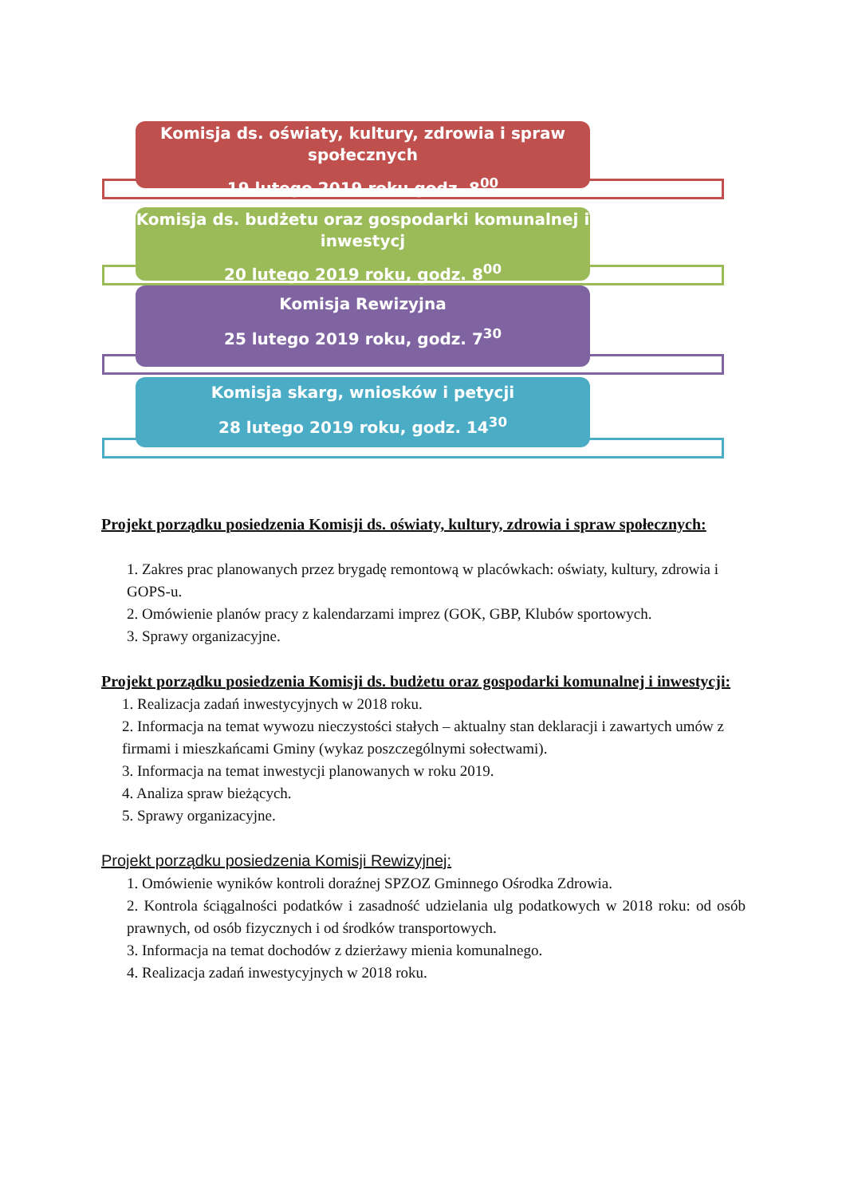Komisja ds. oświaty, kultury, zdrowia i spraw społecznych
19 lutego 2019 roku godz. 8<sup>00</sup>
Komisja ds. budżetu oraz gospodarki komunalnej i inwestycj
20 lutego 2019 roku, godz. 8<sup>00</sup>
Komisja Rewizyjna
25 lutego 2019 roku, godz. 7<sup>30</sup>
Komisja skarg, wniosków i petycji
28 lutego 2019 roku, godz. 14<sup>30</sup>
Projekt porządku posiedzenia Komisji ds. oświaty, kultury, zdrowia i spraw społecznych:
1. Zakres prac planowanych przez brygadę remontową w placówkach: oświaty, kultury, zdrowia i GOPS-u.
2. Omówienie planów pracy z kalendarzami imprez (GOK, GBP, Klubów sportowych.
3. Sprawy organizacyjne.
Projekt porządku posiedzenia Komisji ds. budżetu oraz gospodarki komunalnej i inwestycji:
1. Realizacja zadań inwestycyjnych w 2018 roku.
2. Informacja na temat wywozu nieczystości stałych – aktualny stan deklaracji i zawartych umów z firmami i mieszkańcami Gminy (wykaz poszczególnymi sołectwami).
3. Informacja na temat inwestycji planowanych w roku 2019.
4. Analiza spraw bieżących.
5. Sprawy organizacyjne.
Projekt porządku posiedzenia Komisji Rewizyjnej:
1. Omówienie wyników kontroli doraźnej SPZOZ Gminnego Ośrodka Zdrowia.
2. Kontrola ściągalności podatków i zasadność udzielania ulg podatkowych w 2018 roku: od osób prawnych, od osób fizycznych i od środków transportowych.
3. Informacja na temat dochodów z dzierżawy mienia komunalnego.
4. Realizacja zadań inwestycyjnych w 2018 roku.